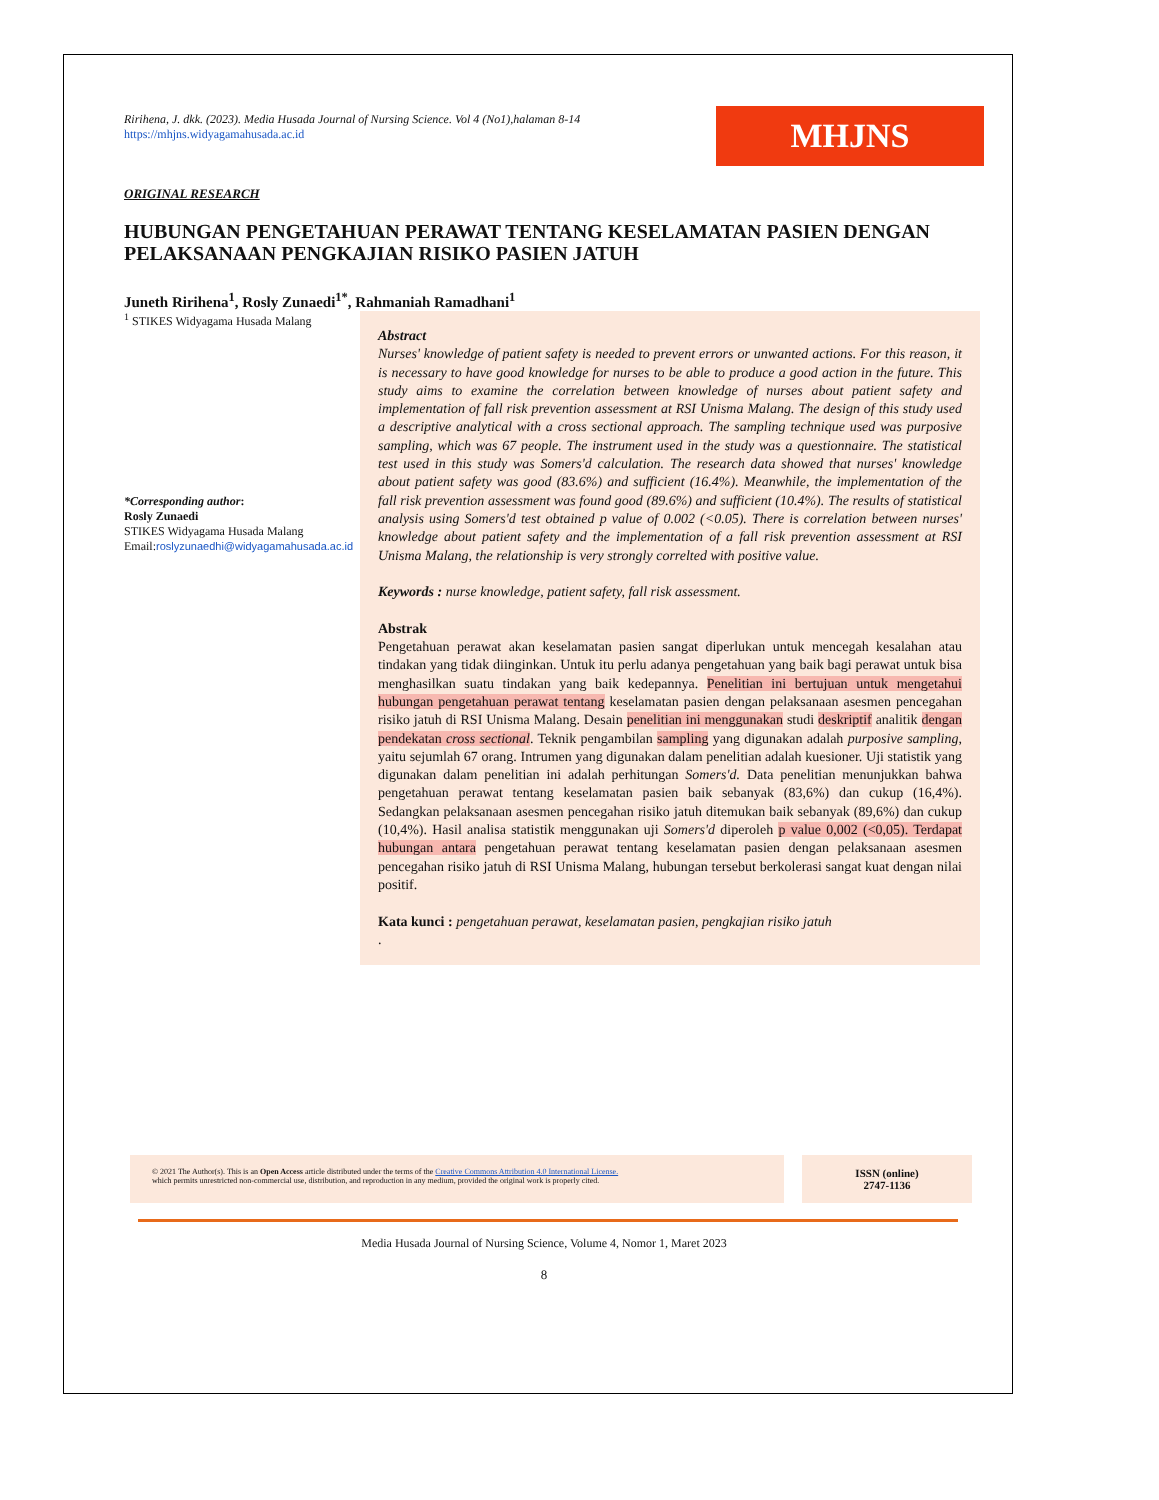Ririhena, J. dkk. (2023). Media Husada Journal of Nursing Science. Vol 4 (No1),halaman 8-14
https://mhjns.widyagamahusada.ac.id
MHJNS
ORIGINAL RESEARCH
HUBUNGAN PENGETAHUAN PERAWAT TENTANG KESELAMATAN PASIEN DENGAN PELAKSANAAN PENGKAJIAN RISIKO PASIEN JATUH
Juneth Ririhena<sup>1</sup>, Rosly Zunaedi<sup>1*</sup>, Rahmaniah Ramadhani<sup>1</sup>
<sup>1</sup> STIKES Widyagama Husada Malang
*Corresponding author:
Rosly Zunaedi
STIKES Widyagama Husada Malang
Email:roslyzunaedhi@widyagamahusada.ac.id
Abstract
Nurses' knowledge of patient safety is needed to prevent errors or unwanted actions. For this reason, it is necessary to have good knowledge for nurses to be able to produce a good action in the future. This study aims to examine the correlation between knowledge of nurses about patient safety and implementation of fall risk prevention assessment at RSI Unisma Malang. The design of this study used a descriptive analytical with a cross sectional approach. The sampling technique used was purposive sampling, which was 67 people. The instrument used in the study was a questionnaire. The statistical test used in this study was Somers'd calculation. The research data showed that nurses' knowledge about patient safety was good (83.6%) and sufficient (16.4%). Meanwhile, the implementation of the fall risk prevention assessment was found good (89.6%) and sufficient (10.4%). The results of statistical analysis using Somers'd test obtained p value of 0.002 (<0.05). There is correlation between nurses' knowledge about patient safety and the implementation of a fall risk prevention assessment at RSI Unisma Malang, the relationship is very strongly correlted with positive value.
Keywords : nurse knowledge, patient safety, fall risk assessment.
Abstrak
Pengetahuan perawat akan keselamatan pasien sangat diperlukan untuk mencegah kesalahan atau tindakan yang tidak diinginkan. Untuk itu perlu adanya pengetahuan yang baik bagi perawat untuk bisa menghasilkan suatu tindakan yang baik kedepannya. Penelitian ini bertujuan untuk mengetahui hubungan pengetahuan perawat tentang keselamatan pasien dengan pelaksanaan asesmen pencegahan risiko jatuh di RSI Unisma Malang. Desain penelitian ini menggunakan studi deskriptif analitik dengan pendekatan cross sectional. Teknik pengambilan sampling yang digunakan adalah purposive sampling, yaitu sejumlah 67 orang. Intrumen yang digunakan dalam penelitian adalah kuesioner. Uji statistik yang digunakan dalam penelitian ini adalah perhitungan Somers'd. Data penelitian menunjukkan bahwa pengetahuan perawat tentang keselamatan pasien baik sebanyak (83,6%) dan cukup (16,4%). Sedangkan pelaksanaan asesmen pencegahan risiko jatuh ditemukan baik sebanyak (89,6%) dan cukup (10,4%). Hasil analisa statistik menggunakan uji Somers'd diperoleh p value 0,002 (<0,05). Terdapat hubungan antara pengetahuan perawat tentang keselamatan pasien dengan pelaksanaan asesmen pencegahan risiko jatuh di RSI Unisma Malang, hubungan tersebut berkolerasi sangat kuat dengan nilai positif.
Kata kunci : pengetahuan perawat, keselamatan pasien, pengkajian risiko jatuh
.
© 2021 The Author(s). This is an Open Access article distributed under the terms of the Creative Commons Attribution 4.0 International License.
which permits unrestricted non-commercial use, distribution, and reproduction in any medium, provided the original work is properly cited.
ISSN (online)
2747-1136
Media Husada Journal of Nursing Science, Volume 4, Nomor 1, Maret 2023
8